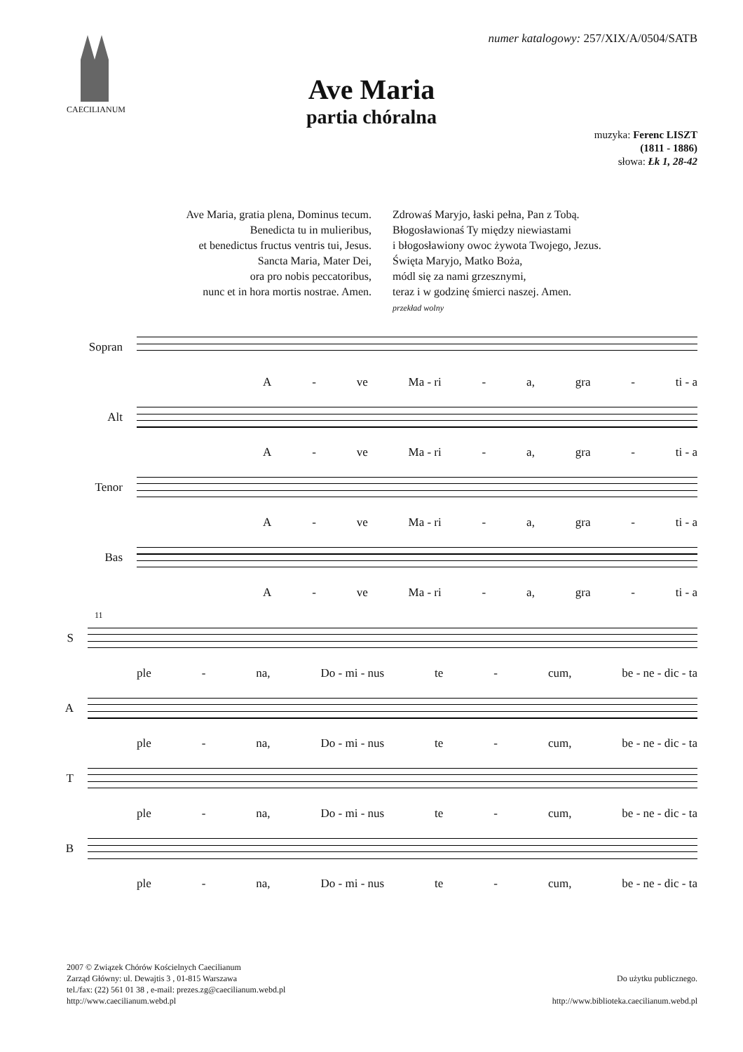CAECILIANUM
numer katalogowy: 257/XIX/A/0504/SATB
Ave Maria
partia chóralna
muzyka: Ferenc LISZT
(1811 - 1886)
słowa: Łk 1, 28-42
Ave Maria, gratia plena, Dominus tecum.
Benedicta tu in mulieribus,
et benedictus fructus ventris tui, Jesus.
Sancta Maria, Mater Dei,
ora pro nobis peccatoribus,
nunc et in hora mortis nostrae. Amen.
Zdrowaś Maryjo, łaski pełna, Pan z Tobą.
Błogosławionaś Ty między niewiastami
i błogosławiony owoc żywota Twojego, Jezus.
Święta Maryjo, Matko Boża,
módl się za nami grzesznymi,
teraz i w godzinę śmierci naszej. Amen.
przekład wolny
Sopran
A - ve Ma - ri - a, gra - ti - a
Alt
A - ve Ma - ri - a, gra - ti - a
Tenor
A - ve Ma - ri - a, gra - ti - a
Bas
A - ve Ma - ri - a, gra - ti - a
11
S
ple - na, Do - mi - nus te - cum, be - ne - dic - ta
A
ple - na, Do - mi - nus te - cum, be - ne - dic - ta
T
ple - na, Do - mi - nus te - cum, be - ne - dic - ta
B
ple - na, Do - mi - nus te - cum, be - ne - dic - ta
2007 © Związek Chórów Kościelnych Caecilianum
Zarząd Główny: ul. Dewajtis 3 , 01-815 Warszawa
tel./fax: (22) 561 01 38 , e-mail: prezes.zg@caecilianum.webd.pl
http://www.caecilianum.webd.pl
Do użytku publicznego.
http://www.biblioteka.caecilianum.webd.pl